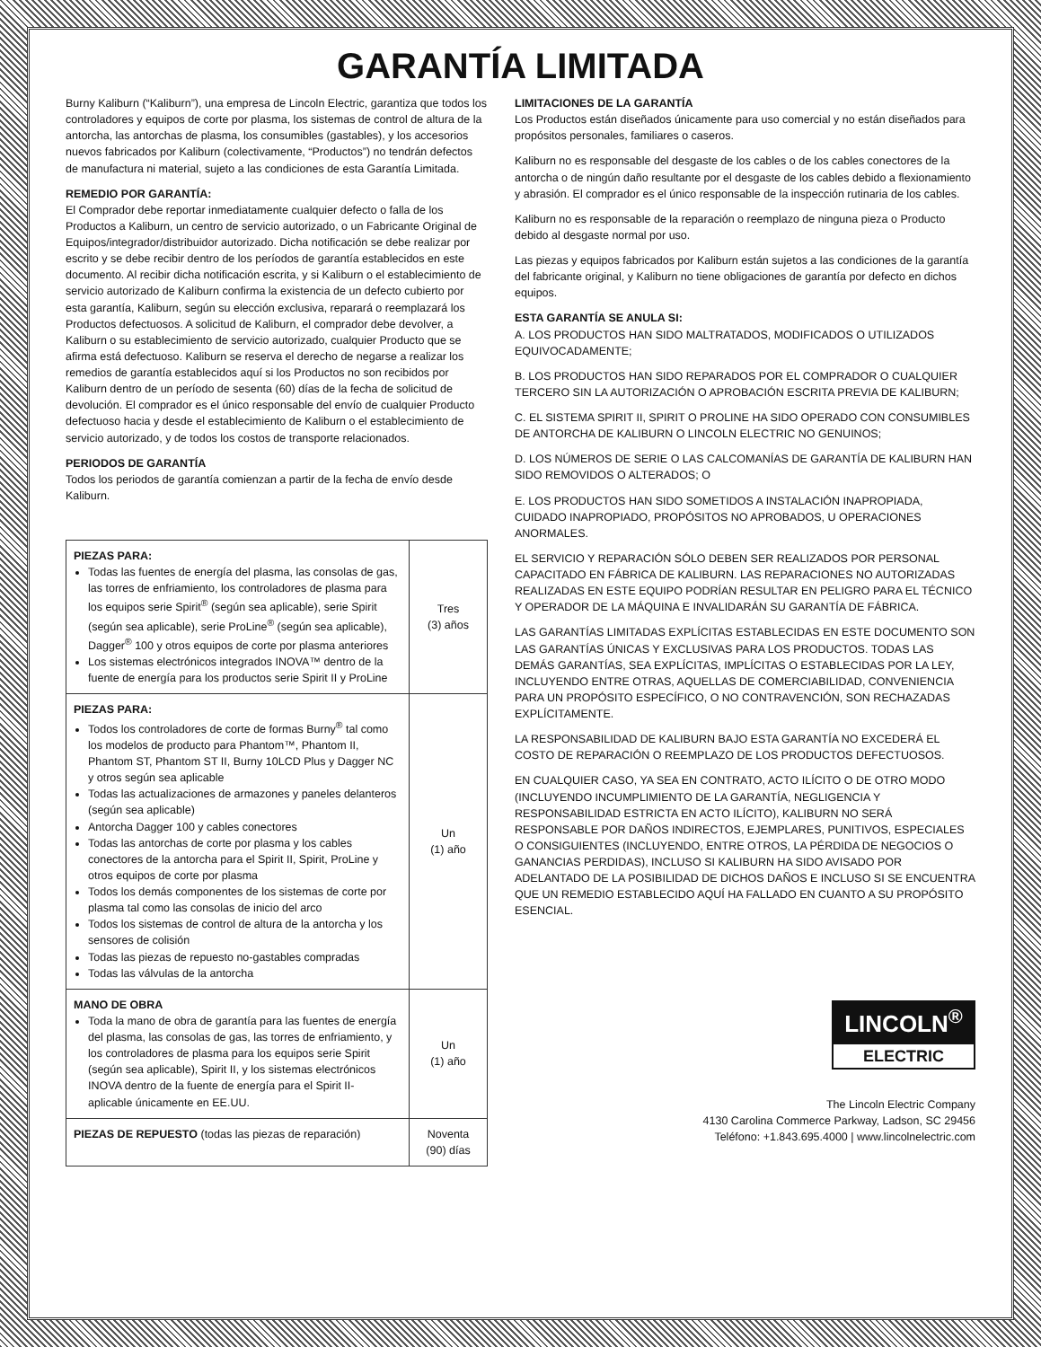GARANTÍA LIMITADA
Burny Kaliburn (“Kaliburn”), una empresa de Lincoln Electric, garantiza que todos los controladores y equipos de corte por plasma, los sistemas de control de altura de la antorcha, las antorchas de plasma, los consumibles (gastables), y los accesorios nuevos fabricados por Kaliburn (colectivamente, “Productos”) no tendrán defectos de manufactura ni material, sujeto a las condiciones de esta Garantía Limitada.
REMEDIO POR GARANTÍA:
El Comprador debe reportar inmediatamente cualquier defecto o falla de los Productos a Kaliburn, un centro de servicio autorizado, o un Fabricante Original de Equipos/integrador/distribuidor autorizado. Dicha notificación se debe realizar por escrito y se debe recibir dentro de los períodos de garantía establecidos en este documento. Al recibir dicha notificación escrita, y si Kaliburn o el establecimiento de servicio autorizado de Kaliburn confirma la existencia de un defecto cubierto por esta garantía, Kaliburn, según su elección exclusiva, reparará o reemplazará los Productos defectuosos. A solicitud de Kaliburn, el comprador debe devolver, a Kaliburn o su establecimiento de servicio autorizado, cualquier Producto que se afirma está defectuoso. Kaliburn se reserva el derecho de negarse a realizar los remedios de garantía establecidos aquí si los Productos no son recibidos por Kaliburn dentro de un período de sesenta (60) días de la fecha de solicitud de devolución. El comprador es el único responsable del envío de cualquier Producto defectuoso hacia y desde el establecimiento de Kaliburn o el establecimiento de servicio autorizado, y de todos los costos de transporte relacionados.
PERIODOS DE GARANTÍA
Todos los periodos de garantía comienzan a partir de la fecha de envío desde Kaliburn.
| PIEZAS PARA: Todas las fuentes de energía del plasma, las consolas de gas, las torres de enfriamiento, los controladores de plasma para los equipos serie Spirit<sup>®</sup> (según sea aplicable), serie Spirit (según sea aplicable), serie ProLine<sup>®</sup> (según sea aplicable), Dagger<sup>®</sup> 100 y otros equipos de corte por plasma anteriores Los sistemas electrónicos integrados INOVA™ dentro de la fuente de energía para los productos serie Spirit II y ProLine | Tres (3) años |
| PIEZAS PARA: Todos los controladores de corte de formas Burny<sup>®</sup> tal como los modelos de producto para Phantom™, Phantom II, Phantom ST, Phantom ST II, Burny 10LCD Plus y Dagger NC y otros según sea aplicable Todas las actualizaciones de armazones y paneles delanteros (según sea aplicable) Antorcha Dagger 100 y cables conectores Todas las antorchas de corte por plasma y los cables conectores de la antorcha para el Spirit II, Spirit, ProLine y otros equipos de corte por plasma Todos los demás componentes de los sistemas de corte por plasma tal como las consolas de inicio del arco Todos los sistemas de control de altura de la antorcha y los sensores de colisión Todas las piezas de repuesto no-gastables compradas Todas las válvulas de la antorcha | Un (1) año |
| MANO DE OBRA Toda la mano de obra de garantía para las fuentes de energía del plasma, las consolas de gas, las torres de enfriamiento, y los controladores de plasma para los equipos serie Spirit (según sea aplicable), Spirit II, y los sistemas electrónicos INOVA dentro de la fuente de energía para el Spirit II- aplicable únicamente en EE.UU. | Un (1) año |
| PIEZAS DE REPUESTO (todas las piezas de reparación) | Noventa (90) días |
LIMITACIONES DE LA GARANTÍA
Los Productos están diseñados únicamente para uso comercial y no están diseñados para propósitos personales, familiares o caseros.
Kaliburn no es responsable del desgaste de los cables o de los cables conectores de la antorcha o de ningún daño resultante por el desgaste de los cables debido a flexionamiento y abrasión. El comprador es el único responsable de la inspección rutinaria de los cables.
Kaliburn no es responsable de la reparación o reemplazo de ninguna pieza o Producto debido al desgaste normal por uso.
Las piezas y equipos fabricados por Kaliburn están sujetos a las condiciones de la garantía del fabricante original, y Kaliburn no tiene obligaciones de garantía por defecto en dichos equipos.
ESTA GARANTÍA SE ANULA SI:
A. LOS PRODUCTOS HAN SIDO MALTRATADOS, MODIFICADOS O UTILIZADOS EQUIVOCADAMENTE;
B. LOS PRODUCTOS HAN SIDO REPARADOS POR EL COMPRADOR O CUALQUIER TERCERO SIN LA AUTORIZACIÓN O APROBACIÓN ESCRITA PREVIA DE KALIBURN;
C. EL SISTEMA SPIRIT II, SPIRIT O PROLINE HA SIDO OPERADO CON CONSUMIBLES DE ANTORCHA DE KALIBURN O LINCOLN ELECTRIC NO GENUINOS;
D. LOS NÚMEROS DE SERIE O LAS CALCOMANÍAS DE GARANTÍA DE KALIBURN HAN SIDO REMOVIDOS O ALTERADOS; O
E. LOS PRODUCTOS HAN SIDO SOMETIDOS A INSTALACIÓN INAPROPIADA, CUIDADO INAPROPIADO, PROPÓSITOS NO APROBADOS, U OPERACIONES ANORMALES.
EL SERVICIO Y REPARACIÓN SÓLO DEBEN SER REALIZADOS POR PERSONAL CAPACITADO EN FÁBRICA DE KALIBURN. LAS REPARACIONES NO AUTORIZADAS REALIZADAS EN ESTE EQUIPO PODRÍAN RESULTAR EN PELIGRO PARA EL TÉCNICO Y OPERADOR DE LA MÁQUINA E INVALIDARÁN SU GARANTÍA DE FÁBRICA.
LAS GARANTÍAS LIMITADAS EXPLÍCITAS ESTABLECIDAS EN ESTE DOCUMENTO SON LAS GARANTÍAS ÚNICAS Y EXCLUSIVAS PARA LOS PRODUCTOS. TODAS LAS DEMÁS GARANTÍAS, SEA EXPLÍCITAS, IMPLÍCITAS O ESTABLECIDAS POR LA LEY, INCLUYENDO ENTRE OTRAS, AQUELLAS DE COMERCIABILIDAD, CONVENIENCIA PARA UN PROPÓSITO ESPECÍFICO, O NO CONTRAVENCIÓN, SON RECHAZADAS EXPLÍCITAMENTE.
LA RESPONSABILIDAD DE KALIBURN BAJO ESTA GARANTÍA NO EXCEDERÁ EL COSTO DE REPARACIÓN O REEMPLAZO DE LOS PRODUCTOS DEFECTUOSOS.
EN CUALQUIER CASO, YA SEA EN CONTRATO, ACTO ILÍCITO O DE OTRO MODO (INCLUYENDO INCUMPLIMIENTO DE LA GARANTÍA, NEGLIGENCIA Y RESPONSABILIDAD ESTRICTA EN ACTO ILÍCITO), KALIBURN NO SERÁ RESPONSABLE POR DAÑOS INDIRECTOS, EJEMPLARES, PUNITIVOS, ESPECIALES O CONSIGUIENTES (INCLUYENDO, ENTRE OTROS, LA PÉRDIDA DE NEGOCIOS O GANANCIAS PERDIDAS), INCLUSO SI KALIBURN HA SIDO AVISADO POR ADELANTADO DE LA POSIBILIDAD DE DICHOS DAÑOS E INCLUSO SI SE ENCUENTRA QUE UN REMEDIO ESTABLECIDO AQUÍ HA FALLADO EN CUANTO A SU PROPÓSITO ESENCIAL.
LINCOLN<sup>®</sup>
ELECTRIC
The Lincoln Electric Company
4130 Carolina Commerce Parkway, Ladson, SC 29456
Teléfono: +1.843.695.4000 | www.lincolnelectric.com